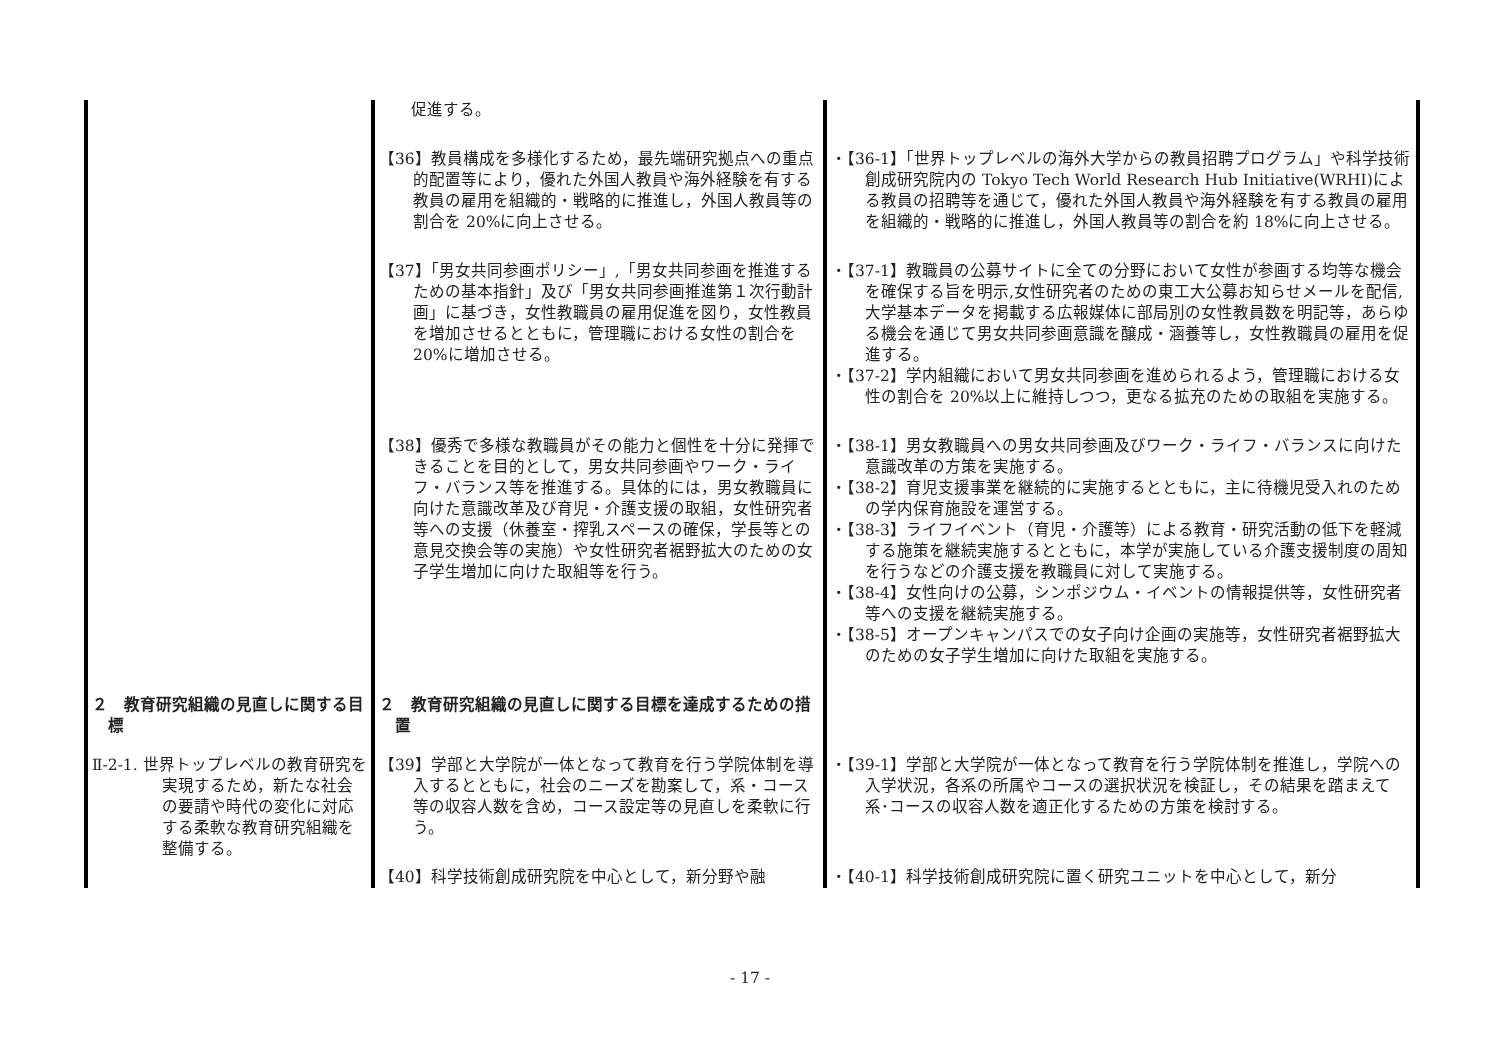| | 促進する。 | |
| | 【36】教員構成を多様化するため，最先端研究拠点への重点的配置等により，優れた外国人教員や海外経験を有する教員の雇用を組織的・戦略的に推進し，外国人教員等の割合を 20%に向上させる。 | ・【36-1】「世界トップレベルの海外大学からの教員招聘プログラム」や科学技術創成研究院内の Tokyo Tech World Research Hub Initiative(WRHI)による教員の招聘等を通じて，優れた外国人教員や海外経験を有する教員の雇用を組織的・戦略的に推進し，外国人教員等の割合を約 18%に向上させる。 |
| | 【37】「男女共同参画ポリシー」,「男女共同参画を推進するための基本指針」及び「男女共同参画推進第１次行動計画」に基づき，女性教職員の雇用促進を図り，女性教員を増加させるとともに，管理職における女性の割合を 20%に増加させる。 | ・【37-1】教職員の公募サイトに全ての分野において女性が参画する均等な機会を確保する旨を明示,女性研究者のための東工大公募お知らせメールを配信,大学基本データを掲載する広報媒体に部局別の女性教員数を明記等，あらゆる機会を通じて男女共同参画意識を醸成・涵養等し，女性教職員の雇用を促進する。 ・【37-2】学内組織において男女共同参画を進められるよう，管理職における女性の割合を 20%以上に維持しつつ，更なる拡充のための取組を実施する。 |
| | 【38】優秀で多様な教職員がその能力と個性を十分に発揮できることを目的として，男女共同参画やワーク・ライフ・バランス等を推進する。具体的には，男女教職員に向けた意識改革及び育児・介護支援の取組，女性研究者等への支援（休養室・搾乳スペースの確保，学長等との意見交換会等の実施）や女性研究者裾野拡大のための女子学生増加に向けた取組等を行う。 | ・【38-1】男女教職員への男女共同参画及びワーク・ライフ・バランスに向けた意識改革の方策を実施する。 ・【38-2】育児支援事業を継続的に実施するとともに，主に待機児受入れのための学内保育施設を運営する。 ・【38-3】ライフイベント（育児・介護等）による教育・研究活動の低下を軽減する施策を継続実施するとともに，本学が実施している介護支援制度の周知を行うなどの介護支援を教職員に対して実施する。 ・【38-4】女性向けの公募，シンポジウム・イベントの情報提供等，女性研究者等への支援を継続実施する。 ・【38-5】オープンキャンパスでの女子向け企画の実施等，女性研究者裾野拡大のための女子学生増加に向けた取組を実施する。 |
| ２ 教育研究組織の見直しに関する目標 | ２ 教育研究組織の見直しに関する目標を達成するための措置 | |
| Ⅱ-2-1. 世界トップレベルの教育研究を実現するため，新たな社会の要請や時代の変化に対応する柔軟な教育研究組織を整備する。 | 【39】学部と大学院が一体となって教育を行う学院体制を導入するとともに，社会のニーズを勘案して，系・コース等の収容人数を含め，コース設定等の見直しを柔軟に行う。 | ・【39-1】学部と大学院が一体となって教育を行う学院体制を推進し，学院への入学状況，各系の所属やコースの選択状況を検証し，その結果を踏まえて系･コースの収容人数を適正化するための方策を検討する。 |
| | 【40】科学技術創成研究院を中心として，新分野や融 | ・【40-1】科学技術創成研究院に置く研究ユニットを中心として，新分 |
- 17 -